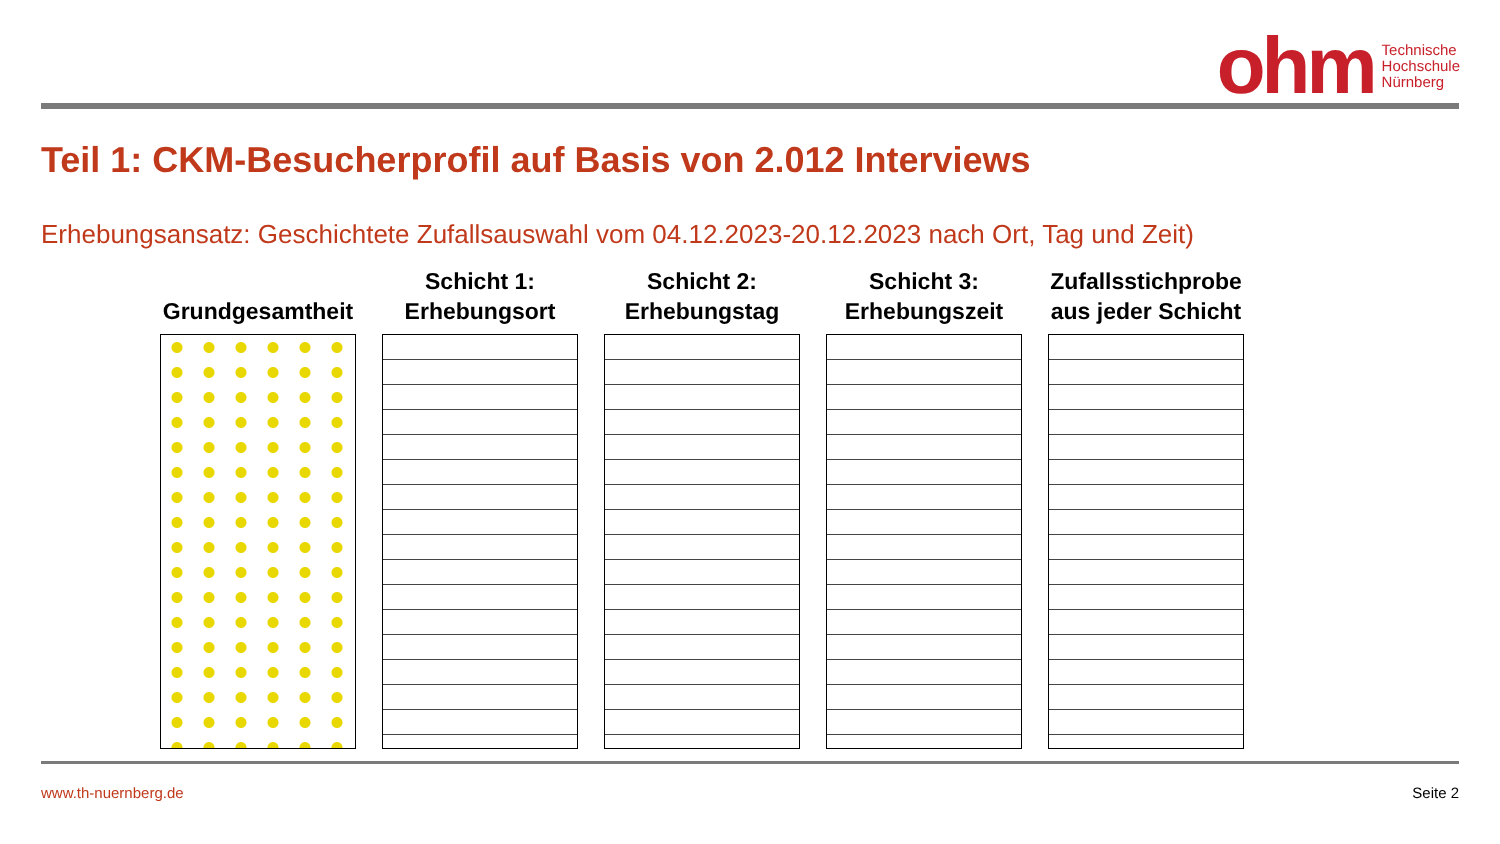ohm Technische
Hochschule
Nürnberg
Teil 1: CKM-Besucherprofil auf Basis von 2.012 Interviews
Erhebungsansatz: Geschichtete Zufallsauswahl vom 04.12.2023-20.12.2023 nach Ort, Tag und Zeit)
Grundgesamtheit Schicht 1:
Erhebungsort
Schicht 2:
Erhebungstag
Schicht 3:
Erhebungszeit
Zufallsstichprobe
aus jeder Schicht
www.th-nuernberg.de Seite 2